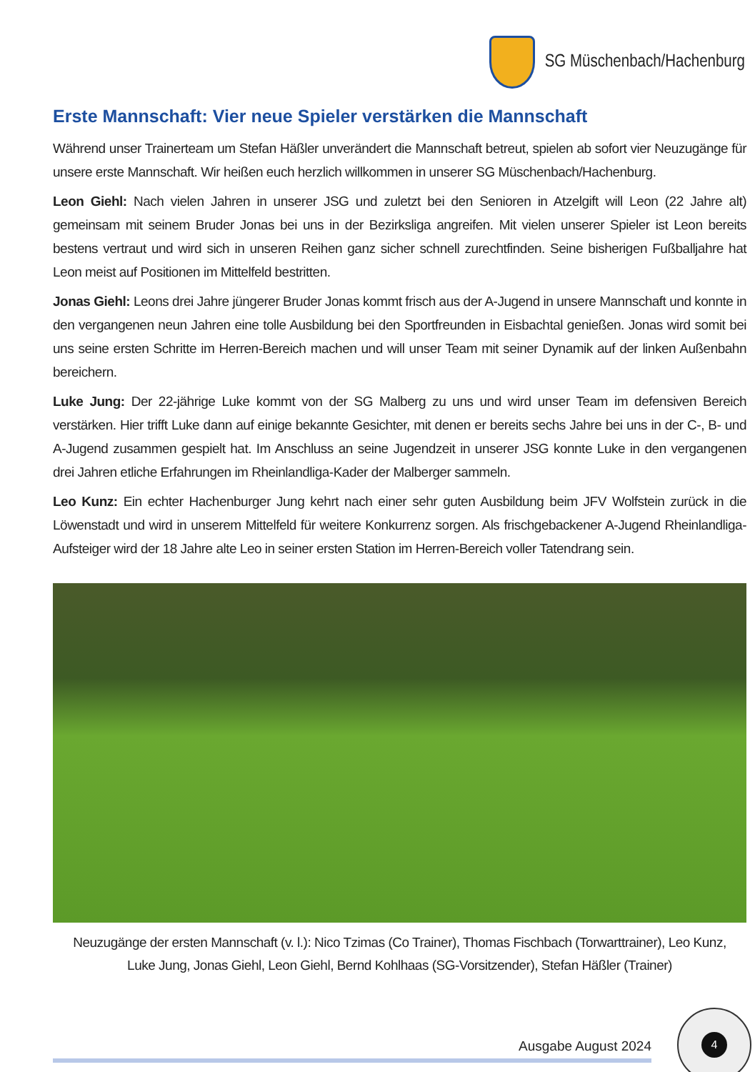SG Müschenbach/Hachenburg
Erste Mannschaft: Vier neue Spieler verstärken die Mannschaft
Während unser Trainerteam um Stefan Häßler unverändert die Mannschaft betreut, spielen ab sofort vier Neuzugänge für unsere erste Mannschaft. Wir heißen euch herzlich willkommen in unserer SG Müschenbach/Hachenburg.
Leon Giehl: Nach vielen Jahren in unserer JSG und zuletzt bei den Senioren in Atzelgift will Leon (22 Jahre alt) gemeinsam mit seinem Bruder Jonas bei uns in der Bezirksliga angreifen. Mit vielen unserer Spieler ist Leon bereits bestens vertraut und wird sich in unseren Reihen ganz sicher schnell zurechtfinden. Seine bisherigen Fußballjahre hat Leon meist auf Positionen im Mittelfeld bestritten.
Jonas Giehl: Leons drei Jahre jüngerer Bruder Jonas kommt frisch aus der A-Jugend in unsere Mannschaft und konnte in den vergangenen neun Jahren eine tolle Ausbildung bei den Sportfreunden in Eisbachtal genießen. Jonas wird somit bei uns seine ersten Schritte im Herren-Bereich machen und will unser Team mit seiner Dynamik auf der linken Außenbahn bereichern.
Luke Jung: Der 22-jährige Luke kommt von der SG Malberg zu uns und wird unser Team im defensiven Bereich verstärken. Hier trifft Luke dann auf einige bekannte Gesichter, mit denen er bereits sechs Jahre bei uns in der C-, B- und A-Jugend zusammen gespielt hat. Im Anschluss an seine Jugendzeit in unserer JSG konnte Luke in den vergangenen drei Jahren etliche Erfahrungen im Rheinlandliga-Kader der Malberger sammeln.
Leo Kunz: Ein echter Hachenburger Jung kehrt nach einer sehr guten Ausbildung beim JFV Wolfstein zurück in die Löwenstadt und wird in unserem Mittelfeld für weitere Konkurrenz sorgen. Als frischgebackener A-Jugend Rheinlandliga-Aufsteiger wird der 18 Jahre alte Leo in seiner ersten Station im Herren-Bereich voller Tatendrang sein.
Neuzugänge der ersten Mannschaft (v. l.): Nico Tzimas (Co Trainer), Thomas Fischbach (Torwarttrainer), Leo Kunz,
Luke Jung, Jonas Giehl, Leon Giehl, Bernd Kohlhaas (SG-Vorsitzender), Stefan Häßler (Trainer)
Ausgabe August 2024
4